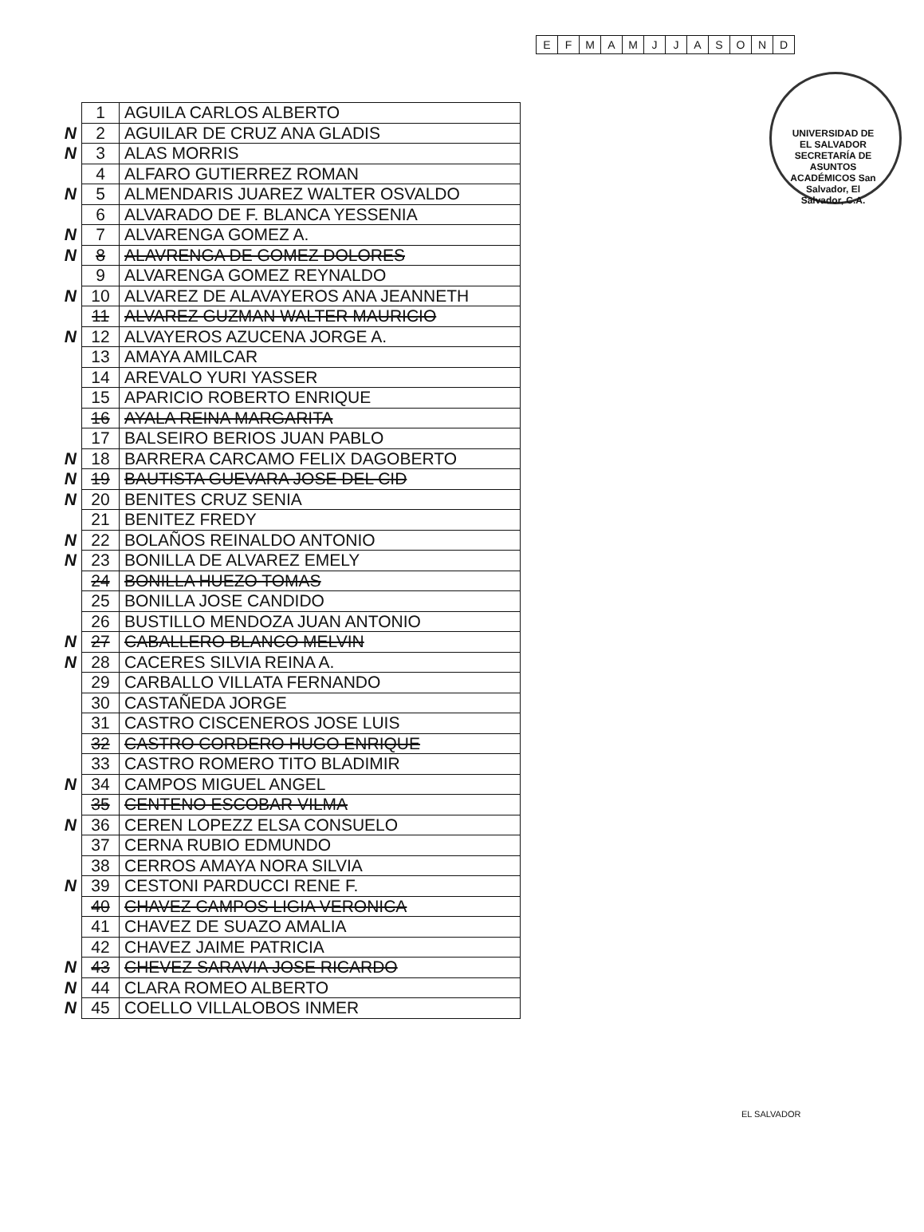| E | F | M | A | M | J | J | A | S | O | N | D |
UNIVERSIDAD DE EL SALVADOR SECRETARÍA DE ASUNTOS ACADÉMICOS San Salvador, El Salvador, C.A.
| | 1 | AGUILA CARLOS ALBERTO |
| N | 2 | AGUILAR DE CRUZ ANA GLADIS |
| N | 3 | ALAS MORRIS |
| | 4 | ALFARO GUTIERREZ ROMAN |
| N | 5 | ALMENDARIS JUAREZ WALTER OSVALDO |
| | 6 | ALVARADO DE F. BLANCA YESSENIA |
| N | 7 | ALVARENGA GOMEZ A. |
| N | 8 | ALAVRENGA DE GOMEZ DOLORES |
| | 9 | ALVARENGA GOMEZ REYNALDO |
| N | 10 | ALVAREZ DE ALAVAYEROS ANA JEANNETH |
| | 11 | ALVAREZ GUZMAN WALTER MAURICIO |
| N | 12 | ALVAYEROS AZUCENA JORGE A. |
| | 13 | AMAYA AMILCAR |
| | 14 | AREVALO YURI YASSER |
| | 15 | APARICIO ROBERTO ENRIQUE |
| | 16 | AYALA REINA MARGARITA |
| | 17 | BALSEIRO BERIOS JUAN PABLO |
| N | 18 | BARRERA CARCAMO FELIX DAGOBERTO |
| N | 19 | BAUTISTA GUEVARA JOSE DEL CID |
| N | 20 | BENITES CRUZ SENIA |
| | 21 | BENITEZ FREDY |
| N | 22 | BOLAÑOS REINALDO ANTONIO |
| N | 23 | BONILLA DE ALVAREZ EMELY |
| | 24 | BONILLA HUEZO TOMAS |
| | 25 | BONILLA JOSE CANDIDO |
| | 26 | BUSTILLO MENDOZA JUAN ANTONIO |
| N | 27 | CABALLERO BLANCO MELVIN |
| N | 28 | CACERES SILVIA REINA A. |
| | 29 | CARBALLO VILLATA FERNANDO |
| | 30 | CASTAÑEDA JORGE |
| | 31 | CASTRO CISCENEROS JOSE LUIS |
| | 32 | CASTRO CORDERO HUGO ENRIQUE |
| | 33 | CASTRO ROMERO TITO BLADIMIR |
| N | 34 | CAMPOS MIGUEL ANGEL |
| | 35 | CENTENO ESCOBAR VILMA |
| N | 36 | CEREN LOPEZZ ELSA CONSUELO |
| | 37 | CERNA RUBIO EDMUNDO |
| | 38 | CERROS AMAYA NORA SILVIA |
| N | 39 | CESTONI PARDUCCI RENE F. |
| | 40 | CHAVEZ CAMPOS LIGIA VERONICA |
| | 41 | CHAVEZ DE SUAZO AMALIA |
| | 42 | CHAVEZ JAIME PATRICIA |
| N | 43 | CHEVEZ SARAVIA JOSE RICARDO |
| N | 44 | CLARA ROMEO ALBERTO |
| N | 45 | COELLO VILLALOBOS INMER |
EL SALVADOR